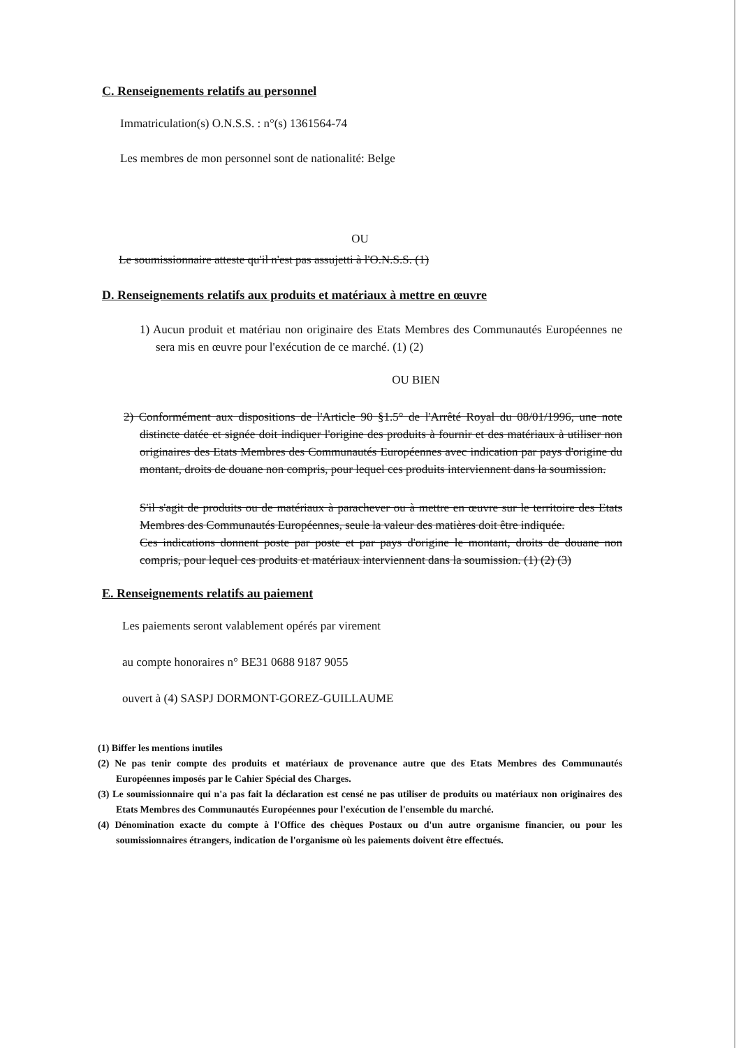C. Renseignements relatifs au personnel
Immatriculation(s) O.N.S.S. : n°(s) 1361564-74
Les membres de mon personnel sont de nationalité: Belge
OU
Le soumissionnaire atteste qu'il n'est pas assujetti à l'O.N.S.S. (1)
D. Renseignements relatifs aux produits et matériaux à mettre en œuvre
1) Aucun produit et matériau non originaire des Etats Membres des Communautés Européennes ne sera mis en œuvre pour l'exécution de ce marché. (1) (2)
OU BIEN
2) Conformément aux dispositions de l'Article 90 §1.5° de l'Arrêté Royal du 08/01/1996, une note distincte datée et signée doit indiquer l'origine des produits à fournir et des matériaux à utiliser non originaires des Etats Membres des Communautés Européennes avec indication par pays d'origine du montant, droits de douane non compris, pour lequel ces produits interviennent dans la soumission.
S'il s'agit de produits ou de matériaux à parachever ou à mettre en œuvre sur le territoire des Etats Membres des Communautés Européennes, seule la valeur des matières doit être indiquée.
Ces indications donnent poste par poste et par pays d'origine le montant, droits de douane non compris, pour lequel ces produits et matériaux interviennent dans la soumission. (1) (2) (3)
E. Renseignements relatifs au paiement
Les paiements seront valablement opérés par virement
au compte honoraires n° BE31 0688 9187 9055
ouvert à (4) SASPJ DORMONT-GOREZ-GUILLAUME
(1) Biffer les mentions inutiles
(2) Ne pas tenir compte des produits et matériaux de provenance autre que des Etats Membres des Communautés Européennes imposés par le Cahier Spécial des Charges.
(3) Le soumissionnaire qui n'a pas fait la déclaration est censé ne pas utiliser de produits ou matériaux non originaires des Etats Membres des Communautés Européennes pour l'exécution de l'ensemble du marché.
(4) Dénomination exacte du compte à l'Office des chèques Postaux ou d'un autre organisme financier, ou pour les soumissionnaires étrangers, indication de l'organisme où les paiements doivent être effectués.